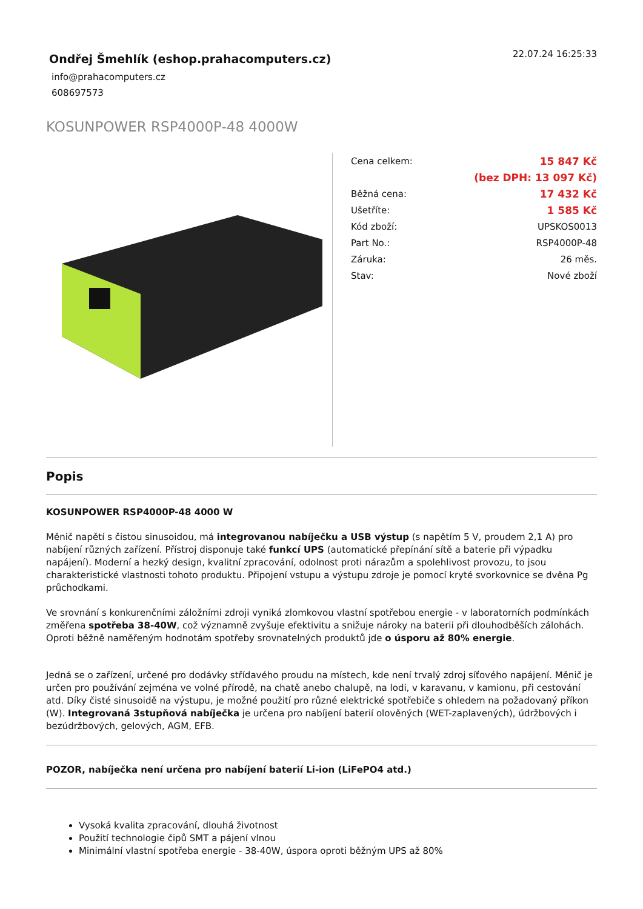Ondřej Šmehlík (eshop.prahacomputers.cz)
info@prahacomputers.cz
608697573
22.07.24 16:25:33
KOSUNPOWER RSP4000P-48 4000W
| Cena celkem: | 15 847 Kč |
| | (bez DPH: 13 097 Kč) |
| Běžná cena: | 17 432 Kč |
| Ušetříte: | 1 585 Kč |
| Kód zboží: | UPSKOS0013 |
| Part No.: | RSP4000P-48 |
| Záruka: | 26 měs. |
| Stav: | Nové zboží |
Popis
KOSUNPOWER RSP4000P-48 4000 W
Měnič napětí s čistou sinusoidou, má integrovanou nabíječku a USB výstup (s napětím 5 V, proudem 2,1 A) pro nabíjení různých zařízení. Přístroj disponuje také funkcí UPS (automatické přepínání sítě a baterie při výpadku napájení). Moderní a hezký design, kvalitní zpracování, odolnost proti nárazům a spolehlivost provozu, to jsou charakteristické vlastnosti tohoto produktu. Připojení vstupu a výstupu zdroje je pomocí kryté svorkovnice se dvěna Pg průchodkami.
Ve srovnání s konkurenčními záložními zdroji vyniká zlomkovou vlastní spotřebou energie - v laboratorních podmínkách změřena spotřeba 38-40W, což významně zvyšuje efektivitu a snižuje nároky na baterii při dlouhodběších zálohách. Oproti běžně naměřeným hodnotám spotřeby srovnatelných produktů jde o úsporu až 80% energie.
Jedná se o zařízení, určené pro dodávky střídavého proudu na místech, kde není trvalý zdroj síťového napájení. Měnič je určen pro používání zejména ve volné přírodě, na chatě anebo chalupě, na lodi, v karavanu, v kamionu, při cestování atd. Díky čisté sinusoidě na výstupu, je možné použití pro různé elektrické spotřebiče s ohledem na požadovaný příkon (W). Integrovaná 3stupňová nabíječka je určena pro nabíjení baterií olověných (WET-zaplavených), údržbových i bezúdržbových, gelových, AGM, EFB.
POZOR, nabíječka není určena pro nabíjení baterií Li-ion (LiFePO4 atd.)
Vysoká kvalita zpracování, dlouhá životnost
Použití technologie čipů SMT a pájení vlnou
Minimální vlastní spotřeba energie - 38-40W, úspora oproti běžným UPS až 80%